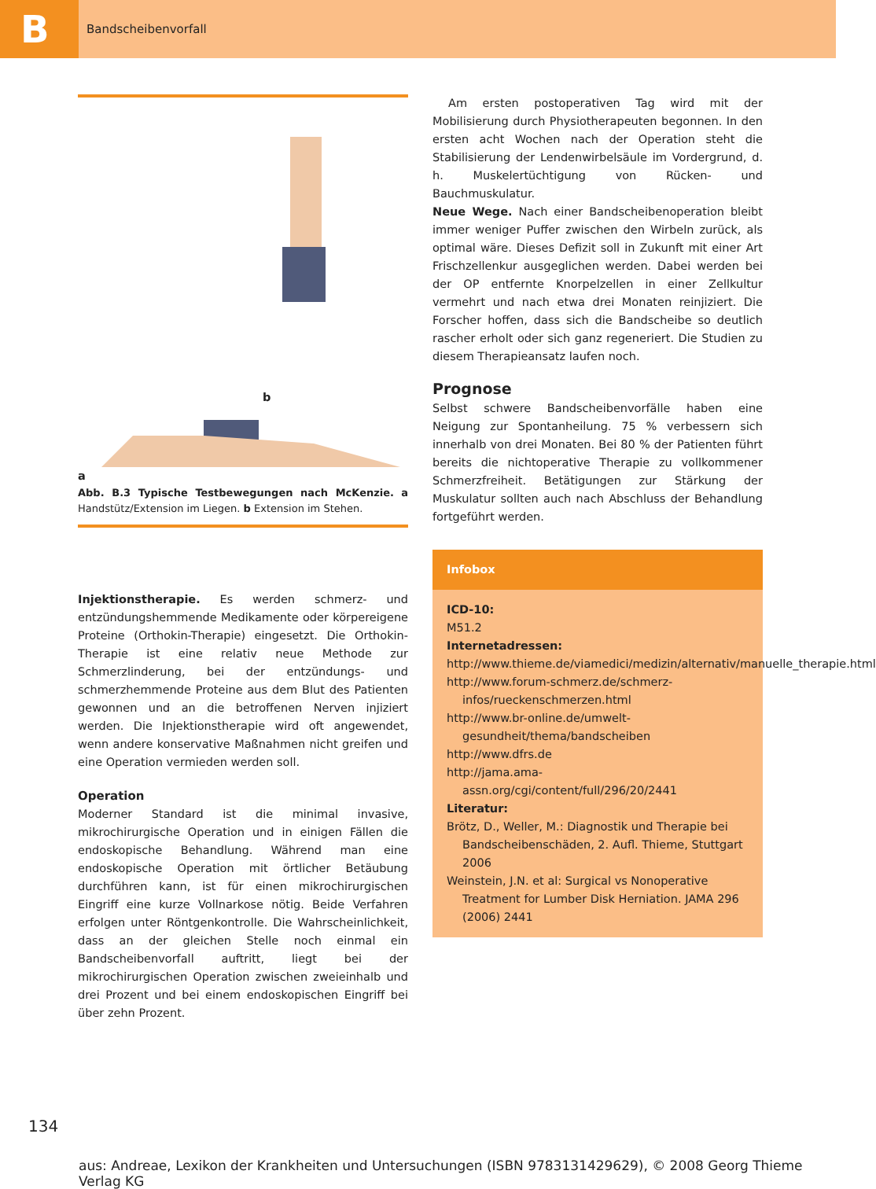B
Bandscheibenvorfall
b
a
Abb. B.3 Typische Testbewegungen nach McKenzie. a Handstütz/Extension im Liegen. b Extension im Stehen.
Injektionstherapie. Es werden schmerz- und entzündungshemmende Medikamente oder körpereigene Proteine (Orthokin-Therapie) eingesetzt. Die Orthokin-Therapie ist eine relativ neue Methode zur Schmerzlinderung, bei der entzündungs- und schmerzhemmende Proteine aus dem Blut des Patienten gewonnen und an die betroffenen Nerven injiziert werden. Die Injektionstherapie wird oft angewendet, wenn andere konservative Maßnahmen nicht greifen und eine Operation vermieden werden soll.
Operation
Moderner Standard ist die minimal invasive, mikrochirurgische Operation und in einigen Fällen die endoskopische Behandlung. Während man eine endoskopische Operation mit örtlicher Betäubung durchführen kann, ist für einen mikrochirurgischen Eingriff eine kurze Vollnarkose nötig. Beide Verfahren erfolgen unter Röntgenkontrolle. Die Wahrscheinlichkeit, dass an der gleichen Stelle noch einmal ein Bandscheibenvorfall auftritt, liegt bei der mikrochirurgischen Operation zwischen zweieinhalb und drei Prozent und bei einem endoskopischen Eingriff bei über zehn Prozent.
Am ersten postoperativen Tag wird mit der Mobilisierung durch Physiotherapeuten begonnen. In den ersten acht Wochen nach der Operation steht die Stabilisierung der Lendenwirbelsäule im Vordergrund, d. h. Muskelertüchtigung von Rücken- und Bauchmuskulatur.
Neue Wege. Nach einer Bandscheibenoperation bleibt immer weniger Puffer zwischen den Wirbeln zurück, als optimal wäre. Dieses Defizit soll in Zukunft mit einer Art Frischzellenkur ausgeglichen werden. Dabei werden bei der OP entfernte Knorpelzellen in einer Zellkultur vermehrt und nach etwa drei Monaten reinjiziert. Die Forscher hoffen, dass sich die Bandscheibe so deutlich rascher erholt oder sich ganz regeneriert. Die Studien zu diesem Therapieansatz laufen noch.
Prognose
Selbst schwere Bandscheibenvorfälle haben eine Neigung zur Spontanheilung. 75 % verbessern sich innerhalb von drei Monaten. Bei 80 % der Patienten führt bereits die nichtoperative Therapie zu vollkommener Schmerzfreiheit. Betätigungen zur Stärkung der Muskulatur sollten auch nach Abschluss der Behandlung fortgeführt werden.
Infobox
ICD-10:
M51.2
Internetadressen:
http://www.thieme.de/viamedici/medizin/alternativ/manuelle_therapie.html
http://www.forum-schmerz.de/schmerz-infos/rueckenschmerzen.html
http://www.br-online.de/umwelt-gesundheit/thema/bandscheiben
http://www.dfrs.de
http://jama.ama-assn.org/cgi/content/full/296/20/2441
Literatur:
Brötz, D., Weller, M.: Diagnostik und Therapie bei Bandscheibenschäden, 2. Aufl. Thieme, Stuttgart 2006
Weinstein, J.N. et al: Surgical vs Nonoperative Treatment for Lumber Disk Herniation. JAMA 296 (2006) 2441
134
aus: Andreae, Lexikon der Krankheiten und Untersuchungen (ISBN 9783131429629), © 2008 Georg Thieme Verlag KG